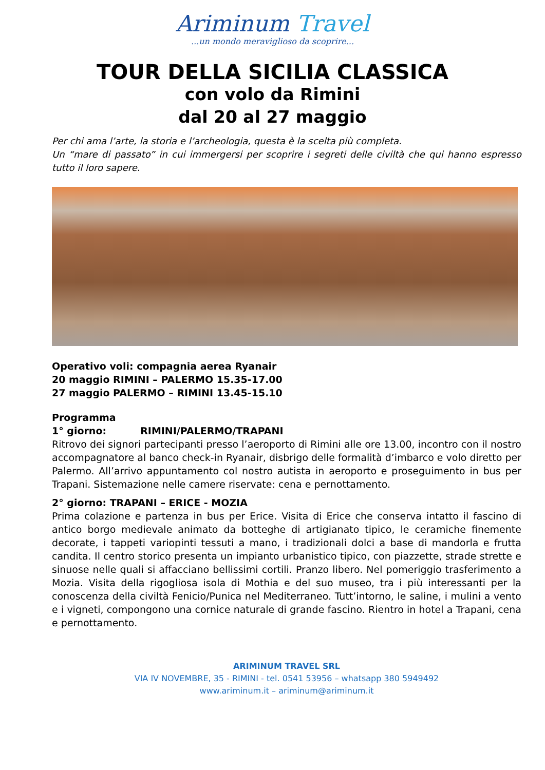Ariminum Travel
...un mondo meraviglioso da scoprire...
TOUR DELLA SICILIA CLASSICA
con volo da Rimini
dal 20 al 27 maggio
Per chi ama l’arte, la storia e l’archeologia, questa è la scelta più completa.
Un “mare di passato” in cui immergersi per scoprire i segreti delle civiltà che qui hanno espresso tutto il loro sapere.
Operativo voli: compagnia aerea Ryanair
20 maggio RIMINI – PALERMO 15.35-17.00
27 maggio PALERMO – RIMINI 13.45-15.10
Programma
1° giorno: RIMINI/PALERMO/TRAPANI
Ritrovo dei signori partecipanti presso l’aeroporto di Rimini alle ore 13.00, incontro con il nostro accompagnatore al banco check-in Ryanair, disbrigo delle formalità d’imbarco e volo diretto per Palermo. All’arrivo appuntamento col nostro autista in aeroporto e proseguimento in bus per Trapani. Sistemazione nelle camere riservate: cena e pernottamento.
2° giorno: TRAPANI – ERICE - MOZIA
Prima colazione e partenza in bus per Erice. Visita di Erice che conserva intatto il fascino di antico borgo medievale animato da botteghe di artigianato tipico, le ceramiche finemente decorate, i tappeti variopinti tessuti a mano, i tradizionali dolci a base di mandorla e frutta candita. Il centro storico presenta un impianto urbanistico tipico, con piazzette, strade strette e sinuose nelle quali si affacciano bellissimi cortili. Pranzo libero. Nel pomeriggio trasferimento a Mozia. Visita della rigogliosa isola di Mothia e del suo museo, tra i più interessanti per la conoscenza della civiltà Fenicio/Punica nel Mediterraneo. Tutt’intorno, le saline, i mulini a vento e i vigneti, compongono una cornice naturale di grande fascino. Rientro in hotel a Trapani, cena e pernottamento.
ARIMINUM TRAVEL SRL
VIA IV NOVEMBRE, 35 - RIMINI - tel. 0541 53956 – whatsapp 380 5949492
www.ariminum.it – ariminum@ariminum.it